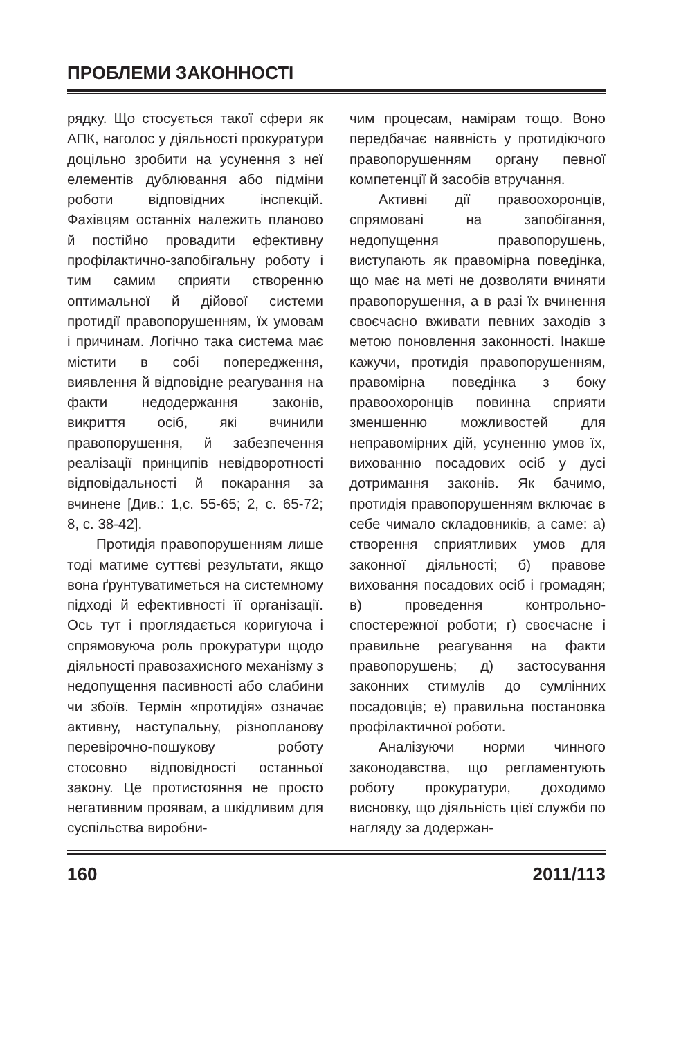ПРОБЛЕМИ ЗАКОННОСТІ
рядку. Що стосується такої сфери як АПК, наголос у діяльності прокуратури доцільно зробити на усунення з неї елементів дублювання або підміни роботи відповідних інспекцій. Фахівцям останніх належить планово й постійно провадити ефективну профілактично-запобігальну роботу і тим самим сприяти створенню оптимальної й дійової системи протидії правопорушенням, їх умовам і причинам. Логічно така система має містити в собі попередження, виявлення й відповідне реагування на факти недодержання законів, викриття осіб, які вчинили правопорушення, й забезпечення реалізації принципів невідворотності відповідальності й покарання за вчинене [Див.: 1,с. 55-65; 2, с. 65-72; 8, с. 38-42].
Протидія правопорушенням лише тоді матиме суттєві результати, якщо вона ґрунтуватиметься на системному підході й ефективності її організації. Ось тут і проглядається коригуюча і спрямовуюча роль прокуратури щодо діяльності правозахисного механізму з недопущення пасивності або слабини чи збоїв. Термін «протидія» означає активну, наступальну, різнопланову перевірочно-пошукову роботу стосовно відповідності останньої закону. Це протистояння не просто негативним проявам, а шкідливим для суспільства виробни-
чим процесам, намірам тощо. Воно передбачає наявність у протидіючого правопорушенням органу певної компетенції й засобів втручання.
Активні дії правоохоронців, спрямовані на запобігання, недопущення правопорушень, виступають як правомірна поведінка, що має на меті не дозволяти вчиняти правопорушення, а в разі їх вчинення своєчасно вживати певних заходів з метою поновлення законності. Інакше кажучи, протидія правопорушенням, правомірна поведінка з боку правоохоронців повинна сприяти зменшенню можливостей для неправомірних дій, усуненню умов їх, вихованню посадових осіб у дусі дотримання законів. Як бачимо, протидія правопорушенням включає в себе чимало складовників, а саме: а) створення сприятливих умов для законної діяльності; б) правове виховання посадових осіб і громадян; в) проведення контрольно-спостережної роботи; г) своєчасне і правильне реагування на факти правопорушень; д) застосування законних стимулів до сумлінних посадовців; е) правильна постановка профілактичної роботи.
Аналізуючи норми чинного законодавства, що регламентують роботу прокуратури, доходимо висновку, що діяльність цієї служби по нагляду за додержан-
160 2011/113